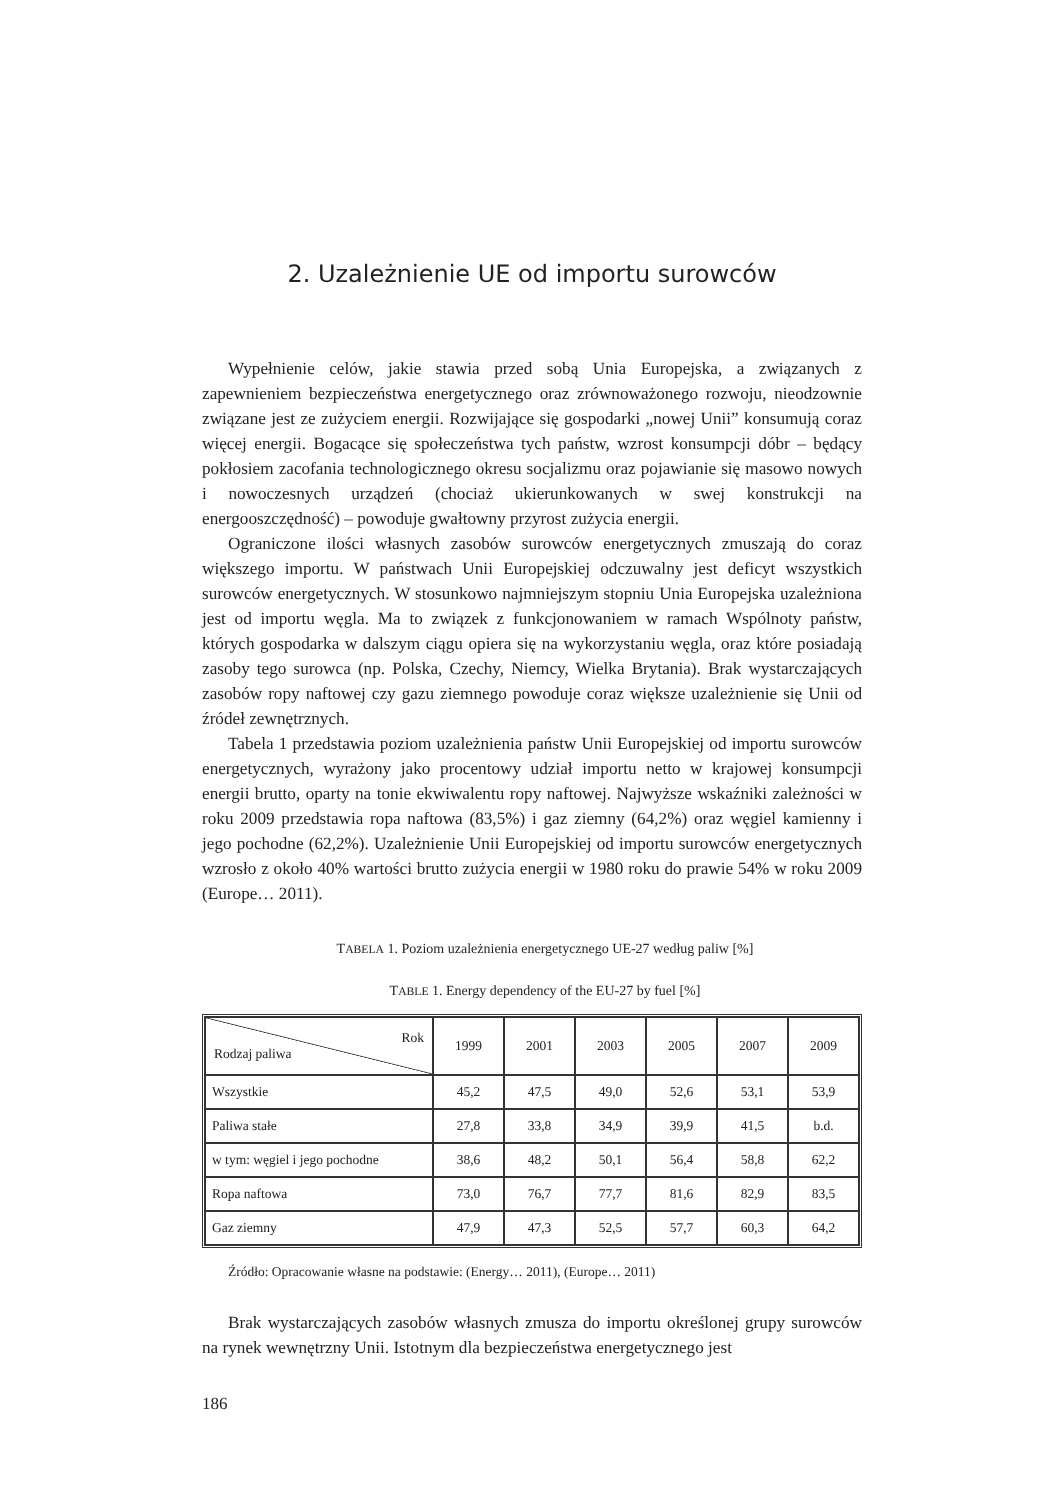2. Uzależnienie UE od importu surowców
Wypełnienie celów, jakie stawia przed sobą Unia Europejska, a związanych z zapewnieniem bezpieczeństwa energetycznego oraz zrównoważonego rozwoju, nieodzownie związane jest ze zużyciem energii. Rozwijające się gospodarki „nowej Unii” konsumują coraz więcej energii. Bogacące się społeczeństwa tych państw, wzrost konsumpcji dóbr – będący pokłosiem zacofania technologicznego okresu socjalizmu oraz pojawianie się masowo nowych i nowoczesnych urządzeń (chociaż ukierunkowanych w swej konstrukcji na energooszczędność) – powoduje gwałtowny przyrost zużycia energii.
Ograniczone ilości własnych zasobów surowców energetycznych zmuszają do coraz większego importu. W państwach Unii Europejskiej odczuwalny jest deficyt wszystkich surowców energetycznych. W stosunkowo najmniejszym stopniu Unia Europejska uzależniona jest od importu węgla. Ma to związek z funkcjonowaniem w ramach Wspólnoty państw, których gospodarka w dalszym ciągu opiera się na wykorzystaniu węgla, oraz które posiadają zasoby tego surowca (np. Polska, Czechy, Niemcy, Wielka Brytania). Brak wystarczających zasobów ropy naftowej czy gazu ziemnego powoduje coraz większe uzależnienie się Unii od źródeł zewnętrznych.
Tabela 1 przedstawia poziom uzależnienia państw Unii Europejskiej od importu surowców energetycznych, wyrażony jako procentowy udział importu netto w krajowej konsumpcji energii brutto, oparty na tonie ekwiwalentu ropy naftowej. Najwyższe wskaźniki zależności w roku 2009 przedstawia ropa naftowa (83,5%) i gaz ziemny (64,2%) oraz węgiel kamienny i jego pochodne (62,2%). Uzależnienie Unii Europejskiej od importu surowców energetycznych wzrosło z około 40% wartości brutto zużycia energii w 1980 roku do prawie 54% w roku 2009 (Europe… 2011).
TABELA 1. Poziom uzależnienia energetycznego UE-27 według paliw [%]
TABLE 1. Energy dependency of the EU-27 by fuel [%]
| Rok Rodzaj paliwa | 1999 | 2001 | 2003 | 2005 | 2007 | 2009 |
| --- | --- | --- | --- | --- | --- | --- |
| Wszystkie | 45,2 | 47,5 | 49,0 | 52,6 | 53,1 | 53,9 |
| Paliwa stałe | 27,8 | 33,8 | 34,9 | 39,9 | 41,5 | b.d. |
| w tym: węgiel i jego pochodne | 38,6 | 48,2 | 50,1 | 56,4 | 58,8 | 62,2 |
| Ropa naftowa | 73,0 | 76,7 | 77,7 | 81,6 | 82,9 | 83,5 |
| Gaz ziemny | 47,9 | 47,3 | 52,5 | 57,7 | 60,3 | 64,2 |
Źródło: Opracowanie własne na podstawie: (Energy… 2011), (Europe… 2011)
Brak wystarczających zasobów własnych zmusza do importu określonej grupy surowców na rynek wewnętrzny Unii. Istotnym dla bezpieczeństwa energetycznego jest
186